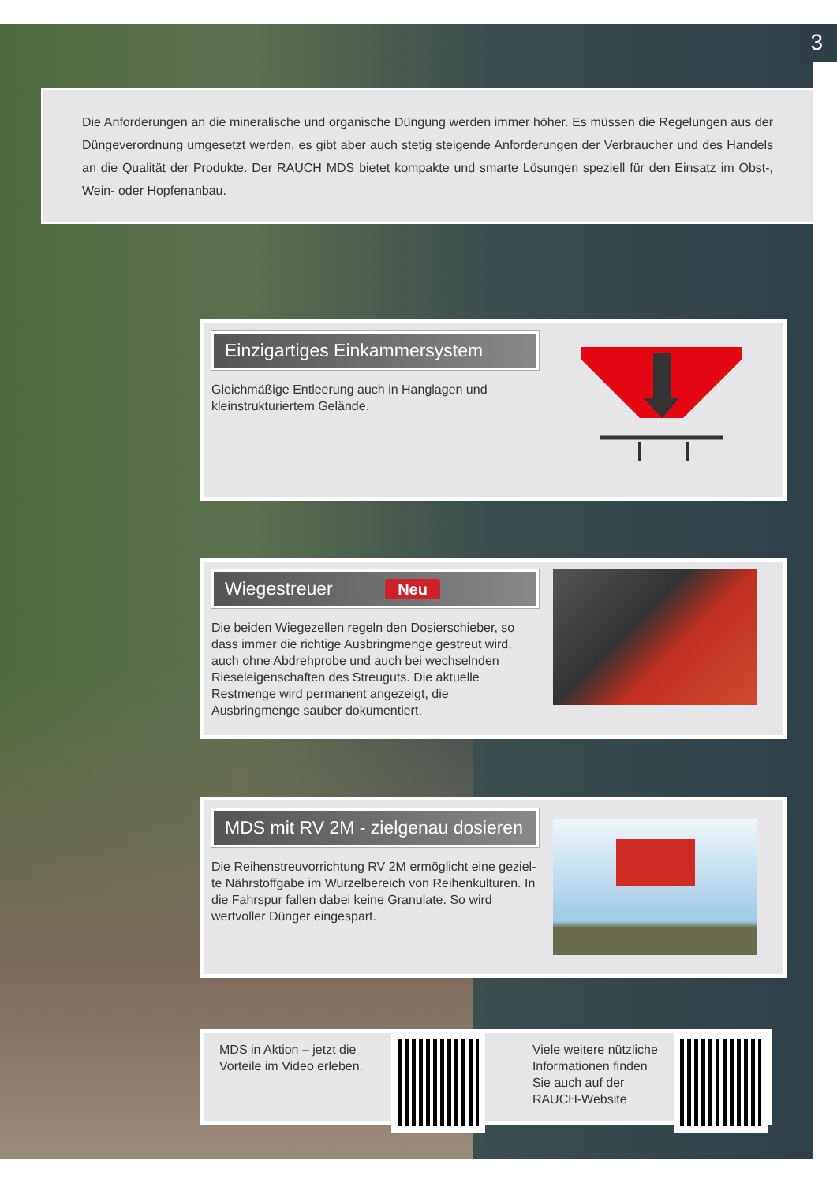3
Die Anforderungen an die mineralische und organische Düngung werden immer höher. Es müssen die Regelungen aus der Düngeverordnung umgesetzt werden, es gibt aber auch stetig steigende Anforderungen der Verbraucher und des Handels an die Qualität der Produkte. Der RAUCH MDS bietet kompakte und smarte Lösungen speziell für den Einsatz im Obst-, Wein- oder Hopfenanbau.
Einzigartiges Einkammersystem
Gleichmäßige Entleerung auch in Hanglagen und kleinstrukturiertem Gelände.
Wiegestreuer Neu
Die beiden Wiegezellen regeln den Dosierschieber, so dass immer die richtige Ausbringmenge gestreut wird, auch ohne Abdrehprobe und auch bei wechselnden Riesel­eigenschaften des Streuguts. Die aktuelle Restmenge wird permanent angezeigt, die Ausbringmenge sauber dokumentiert.
MDS mit RV 2M - zielgenau dosieren
Die Reihenstreuvorrichtung RV 2M ermöglicht eine geziel­te Nährstoffgabe im Wurzelbereich von Reihenkulturen. In die Fahrspur fallen dabei keine Granulate. So wird wertvol­ler Dünger eingespart.
MDS in Aktion – jetzt die Vorteile im Video erleben.
Viele weitere nützliche Informationen finden Sie auch auf der RAUCH-Website